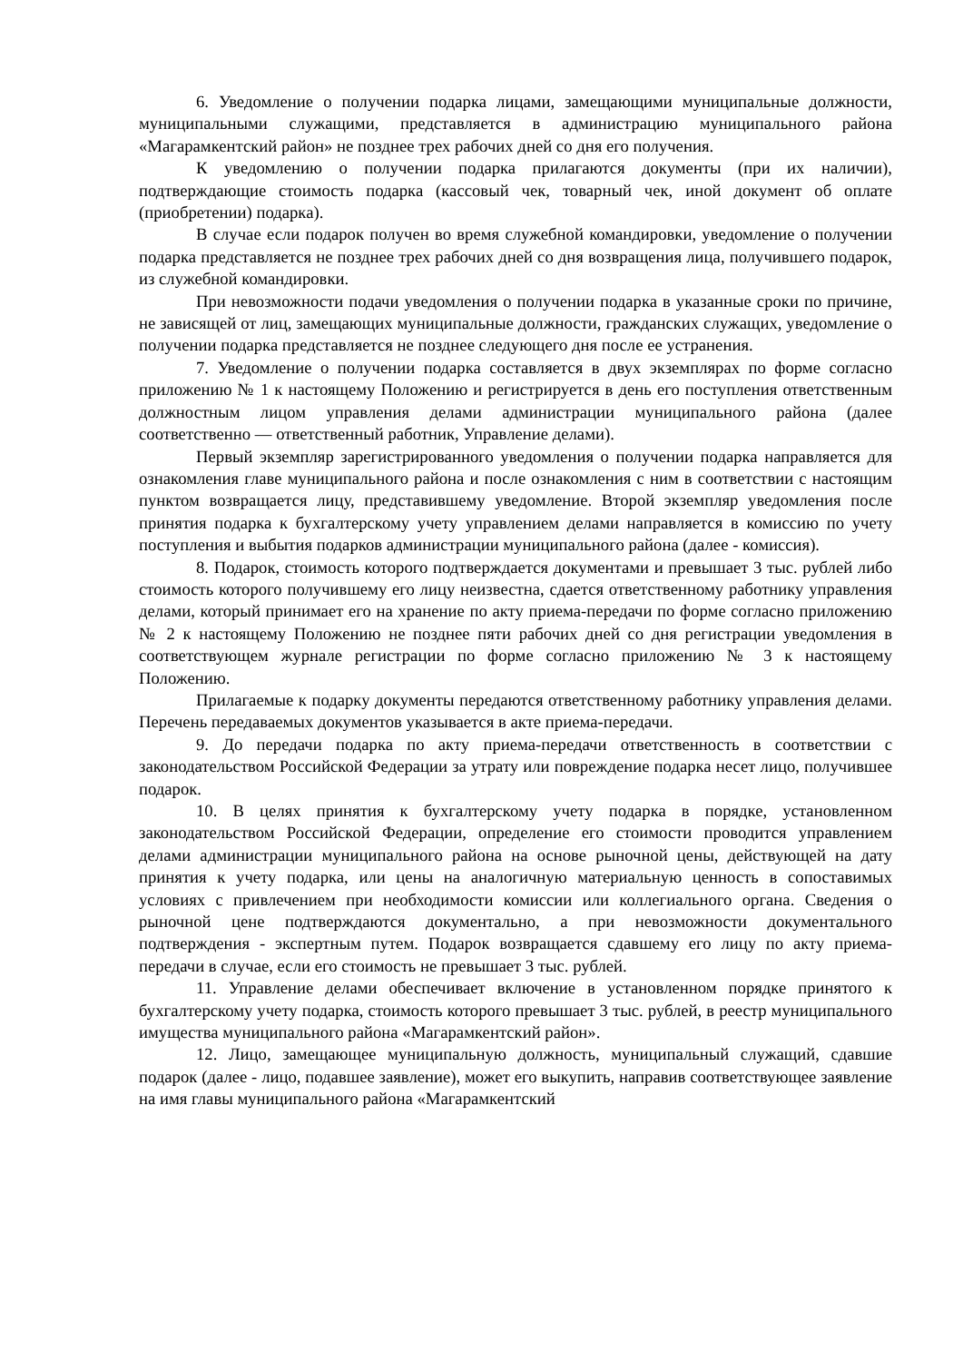6. Уведомление о получении подарка лицами, замещающими муниципальные должности, муниципальными служащими, представляется в администрацию муниципального района «Магарамкентский район» не позднее трех рабочих дней со дня его получения.
К уведомлению о получении подарка прилагаются документы (при их наличии), подтверждающие стоимость подарка (кассовый чек, товарный чек, иной документ об оплате (приобретении) подарка).
В случае если подарок получен во время служебной командировки, уведомление о получении подарка представляется не позднее трех рабочих дней со дня возвращения лица, получившего подарок, из служебной командировки.
При невозможности подачи уведомления о получении подарка в указанные сроки по причине, не зависящей от лиц, замещающих муниципальные должности, гражданских служащих, уведомление о получении подарка представляется не позднее следующего дня после ее устранения.
7. Уведомление о получении подарка составляется в двух экземплярах по форме согласно приложению № 1 к настоящему Положению и регистрируется в день его поступления ответственным должностным лицом управления делами администрации муниципального района (далее соответственно — ответственный работник, Управление делами).
Первый экземпляр зарегистрированного уведомления о получении подарка направляется для ознакомления главе муниципального района и после ознакомления с ним в соответствии с настоящим пунктом возвращается лицу, представившему уведомление. Второй экземпляр уведомления после принятия подарка к бухгалтерскому учету управлением делами направляется в комиссию по учету поступления и выбытия подарков администрации муниципального района (далее - комиссия).
8. Подарок, стоимость которого подтверждается документами и превышает 3 тыс. рублей либо стоимость которого получившему его лицу неизвестна, сдается ответственному работнику управления делами, который принимает его на хранение по акту приема-передачи по форме согласно приложению № 2 к настоящему Положению не позднее пяти рабочих дней со дня регистрации уведомления в соответствующем журнале регистрации по форме согласно приложению № 3 к настоящему Положению.
Прилагаемые к подарку документы передаются ответственному работнику управления делами. Перечень передаваемых документов указывается в акте приема-передачи.
9. До передачи подарка по акту приема-передачи ответственность в соответствии с законодательством Российской Федерации за утрату или повреждение подарка несет лицо, получившее подарок.
10. В целях принятия к бухгалтерскому учету подарка в порядке, установленном законодательством Российской Федерации, определение его стоимости проводится управлением делами администрации муниципального района на основе рыночной цены, действующей на дату принятия к учету подарка, или цены на аналогичную материальную ценность в сопоставимых условиях с привлечением при необходимости комиссии или коллегиального органа. Сведения о рыночной цене подтверждаются документально, а при невозможности документального подтверждения - экспертным путем. Подарок возвращается сдавшему его лицу по акту приема-передачи в случае, если его стоимость не превышает 3 тыс. рублей.
11. Управление делами обеспечивает включение в установленном порядке принятого к бухгалтерскому учету подарка, стоимость которого превышает 3 тыс. рублей, в реестр муниципального имущества муниципального района «Магарамкентский район».
12. Лицо, замещающее муниципальную должность, муниципальный служащий, сдавшие подарок (далее - лицо, подавшее заявление), может его выкупить, направив соответствующее заявление на имя главы муниципального района «Магарамкентский